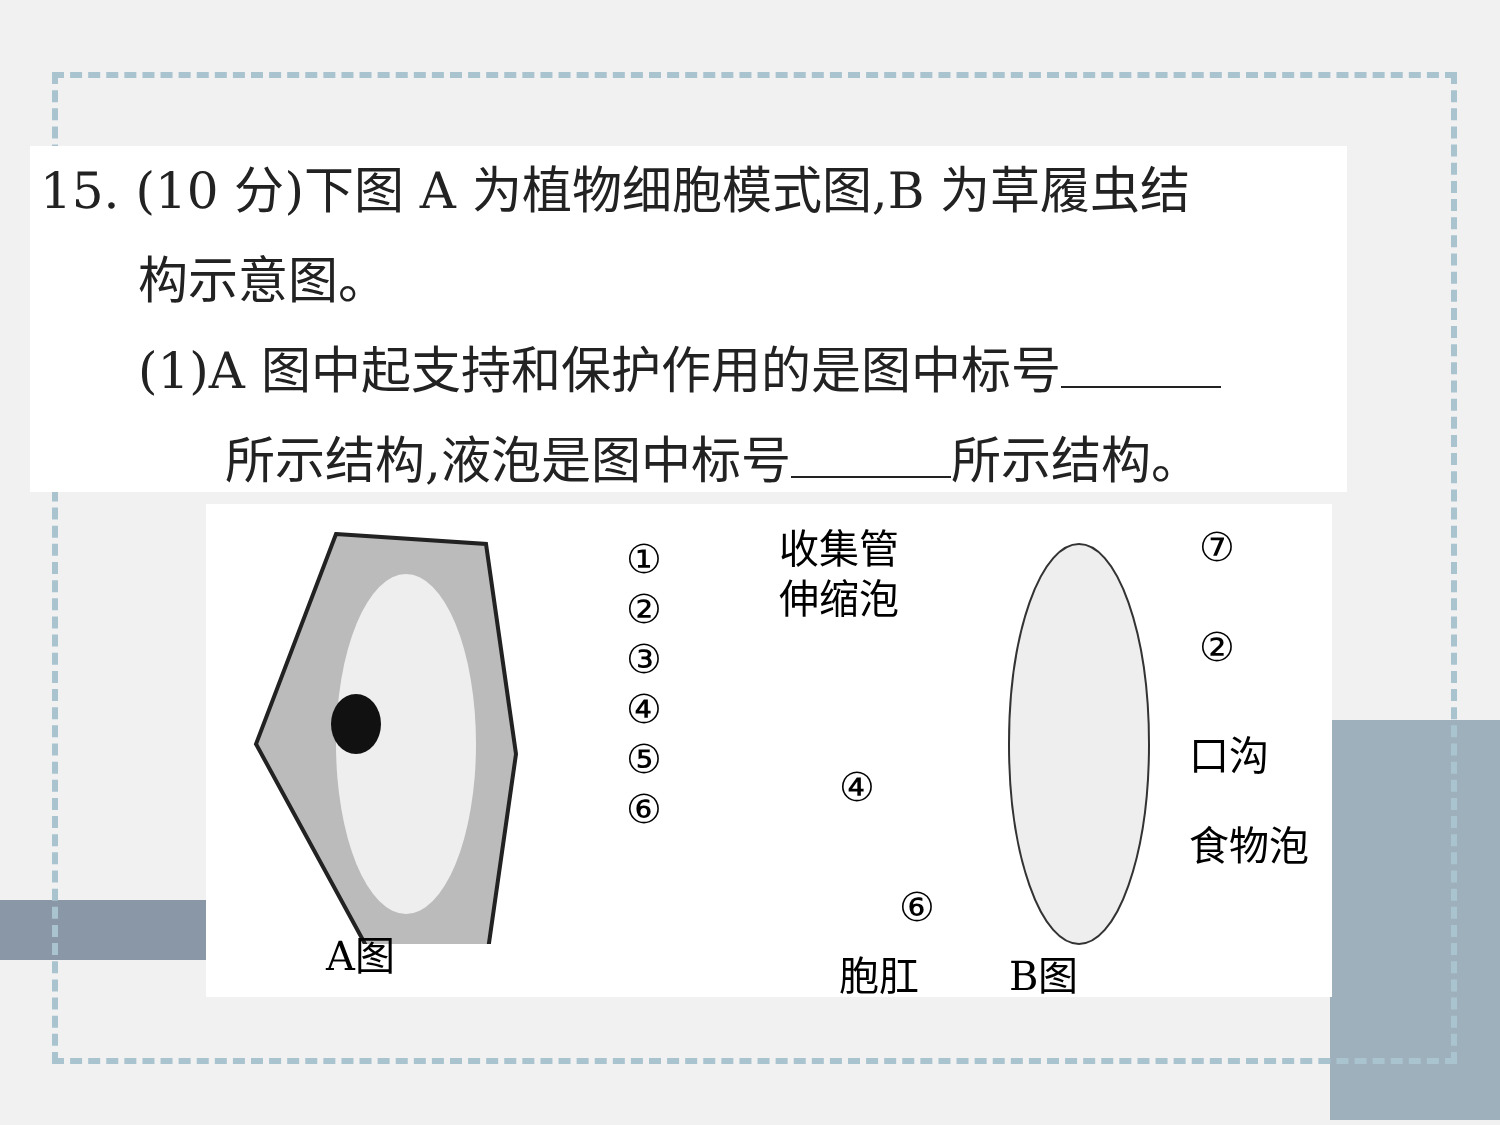15. (10 分)下图 A 为植物细胞模式图,B 为草履虫结
构示意图。
(1)A 图中起支持和保护作用的是图中标号
所示结构,液泡是图中标号 所示结构。
①
②
③
④
⑤
⑥
A图
收集管
伸缩泡
⑦
②
口沟
④
食物泡
⑥
胞肛 B图